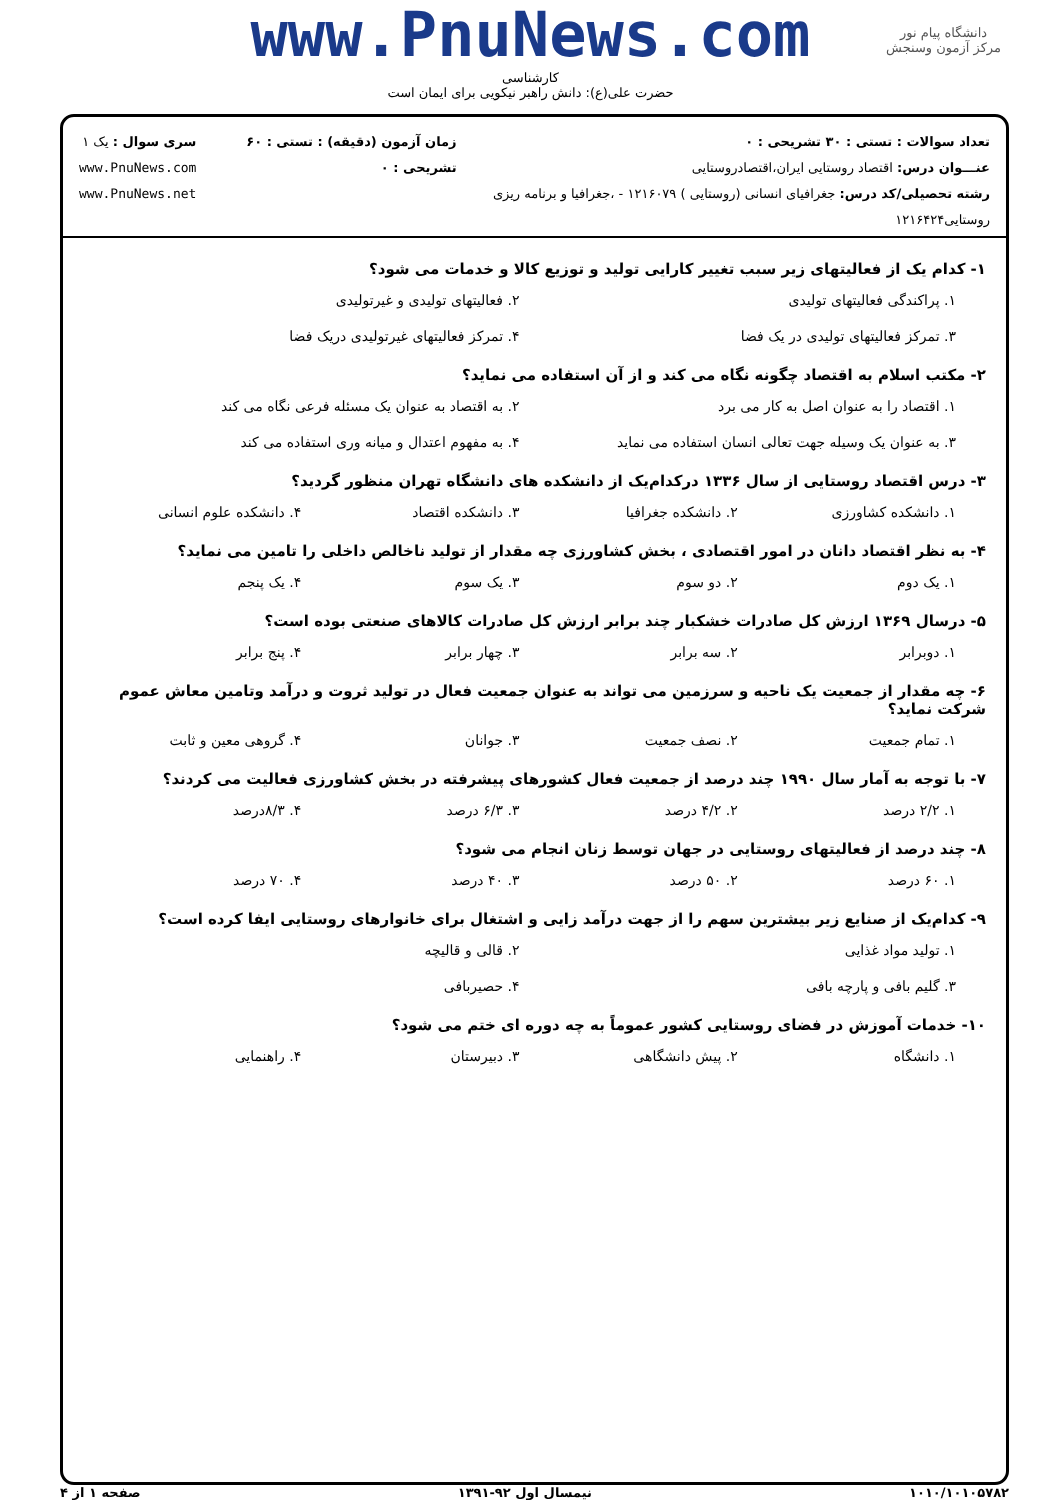دانشگاه پیام نور
مرکز آزمون وسنجش
www.PnuNews.com
کارشناسی
حضرت علی(ع): دانش راهبر نیکویی برای ایمان است
تعداد سوالات : تستی : ۳۰ تشریحی : ۰
عنـــوان درس: اقتصاد روستایی ایران،اقتصادروستایی
رشته تحصیلی/کد درس: جغرافیای انسانی (روستایی ) ۱۲۱۶۰۷۹ - ،جغرافیا و برنامه ریزی روستایی۱۲۱۶۴۲۴
زمان آزمون (دقیقه) : تستی : ۶۰ تشریحی : ۰
سری سوال : یک ۱
www.PnuNews.com
www.PnuNews.net
۱- کدام یک از فعالیتهای زیر سبب تغییر کارایی تولید و توزیع کالا و خدمات می شود؟
۱. پراکندگی فعالیتهای تولیدی ۲. فعالیتهای تولیدی و غیرتولیدی ۳. تمرکز فعالیتهای تولیدی در یک فضا ۴. تمرکز فعالیتهای غیرتولیدی دریک فضا
۲- مکتب اسلام به اقتصاد چگونه نگاه می کند و از آن استفاده می نماید؟
۱. اقتصاد را به عنوان اصل به کار می برد ۲. به اقتصاد به عنوان یک مسئله فرعی نگاه می کند ۳. به عنوان یک وسیله جهت تعالی انسان استفاده می نماید ۴. به مفهوم اعتدال و میانه وری استفاده می کند
۳- درس اقتصاد روستایی از سال ۱۳۳۶ درکدام‌یک از دانشکده های دانشگاه تهران منظور گردید؟
۱. دانشکده کشاورزی ۲. دانشکده جغرافیا ۳. دانشکده اقتصاد ۴. دانشکده علوم انسانی
۴- به نظر اقتصاد دانان در امور اقتصادی ، بخش کشاورزی چه مقدار از تولید ناخالص داخلی را تامین می نماید؟
۱. یک دوم ۲. دو سوم ۳. یک سوم ۴. یک پنجم
۵- درسال ۱۳۶۹ ارزش کل صادرات خشکبار چند برابر ارزش کل صادرات کالاهای صنعتی بوده است؟
۱. دوبرابر ۲. سه برابر ۳. چهار برابر ۴. پنج برابر
۶- چه مقدار از جمعیت یک ناحیه و سرزمین می تواند به عنوان جمعیت فعال در تولید ثروت و درآمد وتامین معاش عموم شرکت نماید؟
۱. تمام جمعیت ۲. نصف جمعیت ۳. جوانان ۴. گروهی معین و ثابت
۷- با توجه به آمار سال ۱۹۹۰ چند درصد از جمعیت فعال کشورهای پیشرفته در بخش کشاورزی فعالیت می کردند؟
۱. ۲/۲ درصد ۲. ۴/۲ درصد ۳. ۶/۳ درصد ۴. ۸/۳درصد
۸- چند درصد از فعالیتهای روستایی در جهان توسط زنان انجام می شود؟
۱. ۶۰ درصد ۲. ۵۰ درصد ۳. ۴۰ درصد ۴. ۷۰ درصد
۹- کدام‌یک از صنایع زیر بیشترین سهم را از جهت درآمد زایی و اشتغال برای خانوارهای روستایی ایفا کرده است؟
۱. تولید مواد غذایی ۲. قالی و قالیچه ۳. گلیم بافی و پارچه بافی ۴. حصیربافی
۱۰- خدمات آموزش در فضای روستایی کشور عموماً به چه دوره ای ختم می شود؟
۱. دانشگاه ۲. پیش دانشگاهی ۳. دبیرستان ۴. راهنمایی
۱۰۱۰/۱۰۱۰۵۷۸۲ نیمسال اول ۹۲-۱۳۹۱ صفحه ۱ از ۴